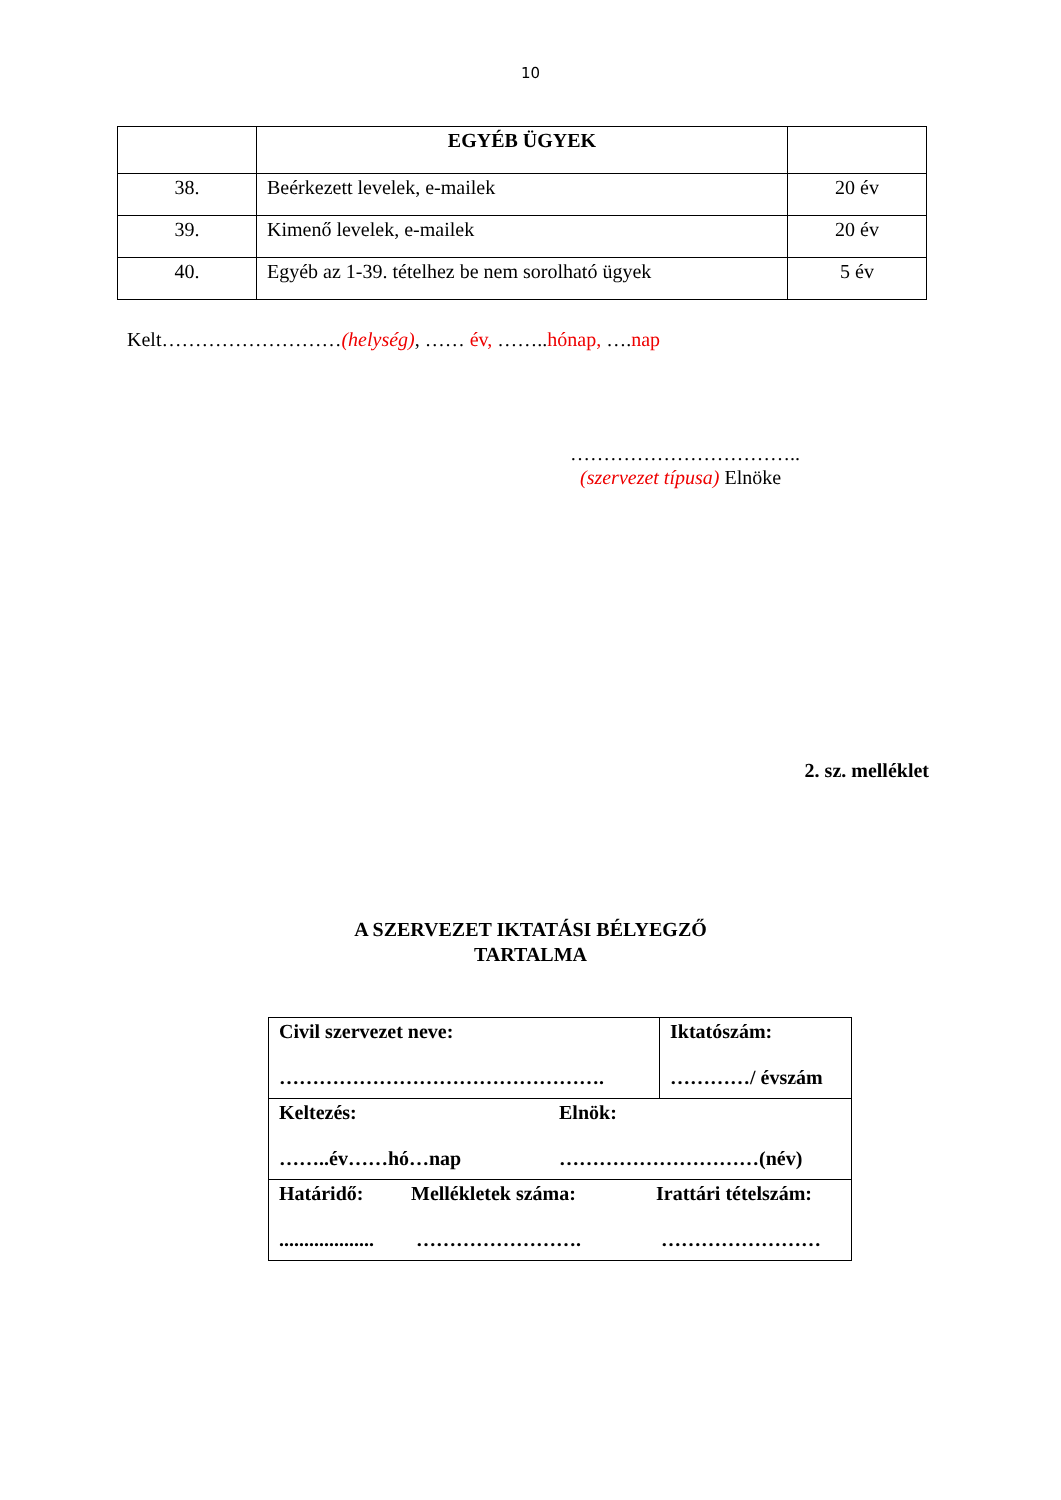10
| | EGYÉB ÜGYEK | |
| 38. | Beérkezett levelek, e-mailek | 20 év |
| 39. | Kimenő levelek, e-mailek | 20 év |
| 40. | Egyéb az 1-39. tételhez be nem sorolható ügyek | 5 év |
Kelt………………………(helység), …… év, ……..hónap, ….nap
……………………………..
(szervezet típusa) Elnöke
2. sz. melléklet
A SZERVEZET IKTATÁSI BÉLYEGZŐ
TARTALMA
| Civil szervezet neve: …………………………………………. | Iktatószám: …………/ évszám |
| Keltezés: ……..év……hó…nap Elnök: …………………………(név) | |
| Határidő: ................... Mellékletek száma: ……………………. Irattári tételszám: …………………… | |